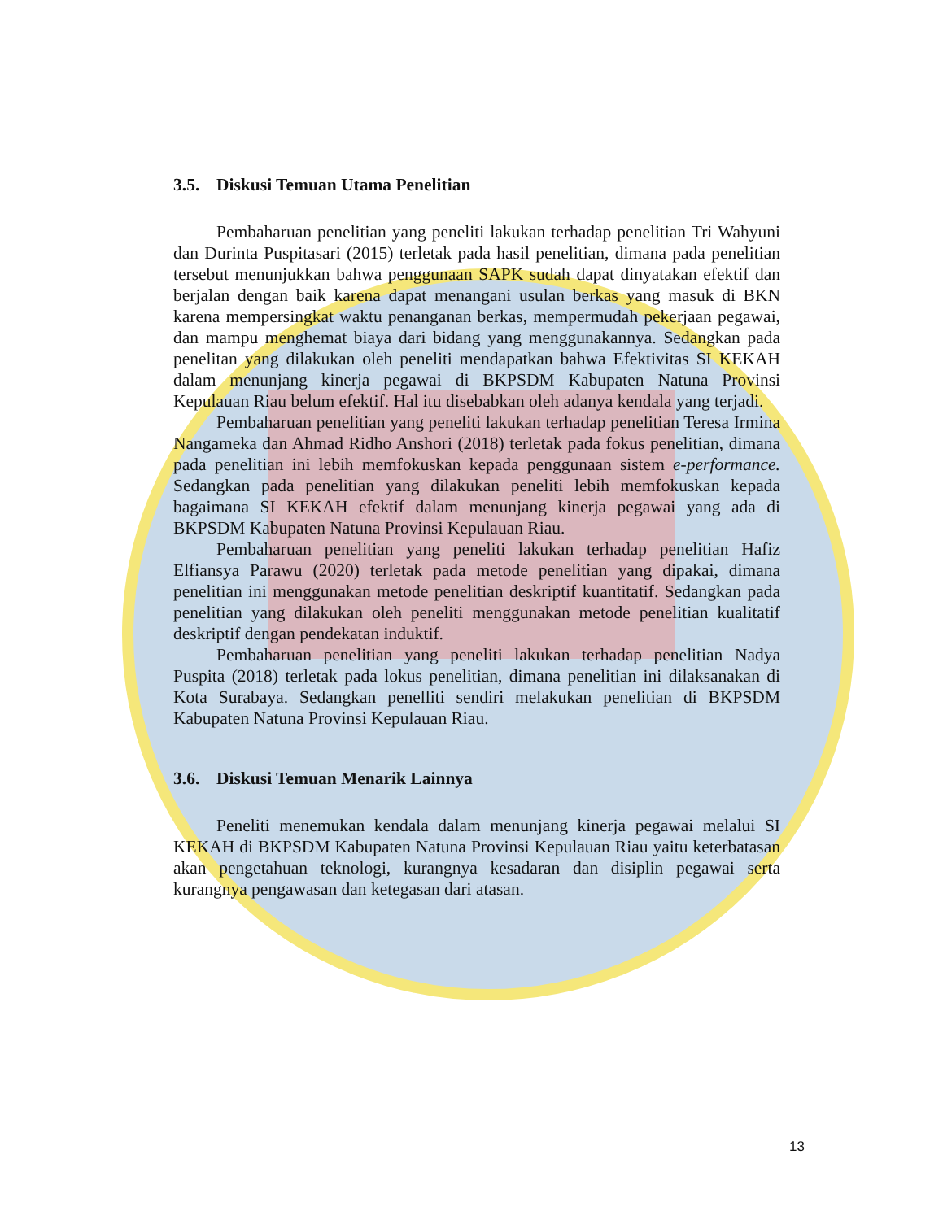3.5. Diskusi Temuan Utama Penelitian
Pembaharuan penelitian yang peneliti lakukan terhadap penelitian Tri Wahyuni dan Durinta Puspitasari (2015) terletak pada hasil penelitian, dimana pada penelitian tersebut menunjukkan bahwa penggunaan SAPK sudah dapat dinyatakan efektif dan berjalan dengan baik karena dapat menangani usulan berkas yang masuk di BKN karena mempersingkat waktu penanganan berkas, mempermudah pekerjaan pegawai, dan mampu menghemat biaya dari bidang yang menggunakannya. Sedangkan pada penelitan yang dilakukan oleh peneliti mendapatkan bahwa Efektivitas SI KEKAH dalam menunjang kinerja pegawai di BKPSDM Kabupaten Natuna Provinsi Kepulauan Riau belum efektif. Hal itu disebabkan oleh adanya kendala yang terjadi.
Pembaharuan penelitian yang peneliti lakukan terhadap penelitian Teresa Irmina Nangameka dan Ahmad Ridho Anshori (2018) terletak pada fokus penelitian, dimana pada penelitian ini lebih memfokuskan kepada penggunaan sistem e-performance. Sedangkan pada penelitian yang dilakukan peneliti lebih memfokuskan kepada bagaimana SI KEKAH efektif dalam menunjang kinerja pegawai yang ada di BKPSDM Kabupaten Natuna Provinsi Kepulauan Riau.
Pembaharuan penelitian yang peneliti lakukan terhadap penelitian Hafiz Elfiansya Parawu (2020) terletak pada metode penelitian yang dipakai, dimana penelitian ini menggunakan metode penelitian deskriptif kuantitatif. Sedangkan pada penelitian yang dilakukan oleh peneliti menggunakan metode penelitian kualitatif deskriptif dengan pendekatan induktif.
Pembaharuan penelitian yang peneliti lakukan terhadap penelitian Nadya Puspita (2018) terletak pada lokus penelitian, dimana penelitian ini dilaksanakan di Kota Surabaya. Sedangkan penelliti sendiri melakukan penelitian di BKPSDM Kabupaten Natuna Provinsi Kepulauan Riau.
3.6. Diskusi Temuan Menarik Lainnya
Peneliti menemukan kendala dalam menunjang kinerja pegawai melalui SI KEKAH di BKPSDM Kabupaten Natuna Provinsi Kepulauan Riau yaitu keterbatasan akan pengetahuan teknologi, kurangnya kesadaran dan disiplin pegawai serta kurangnya pengawasan dan ketegasan dari atasan.
13